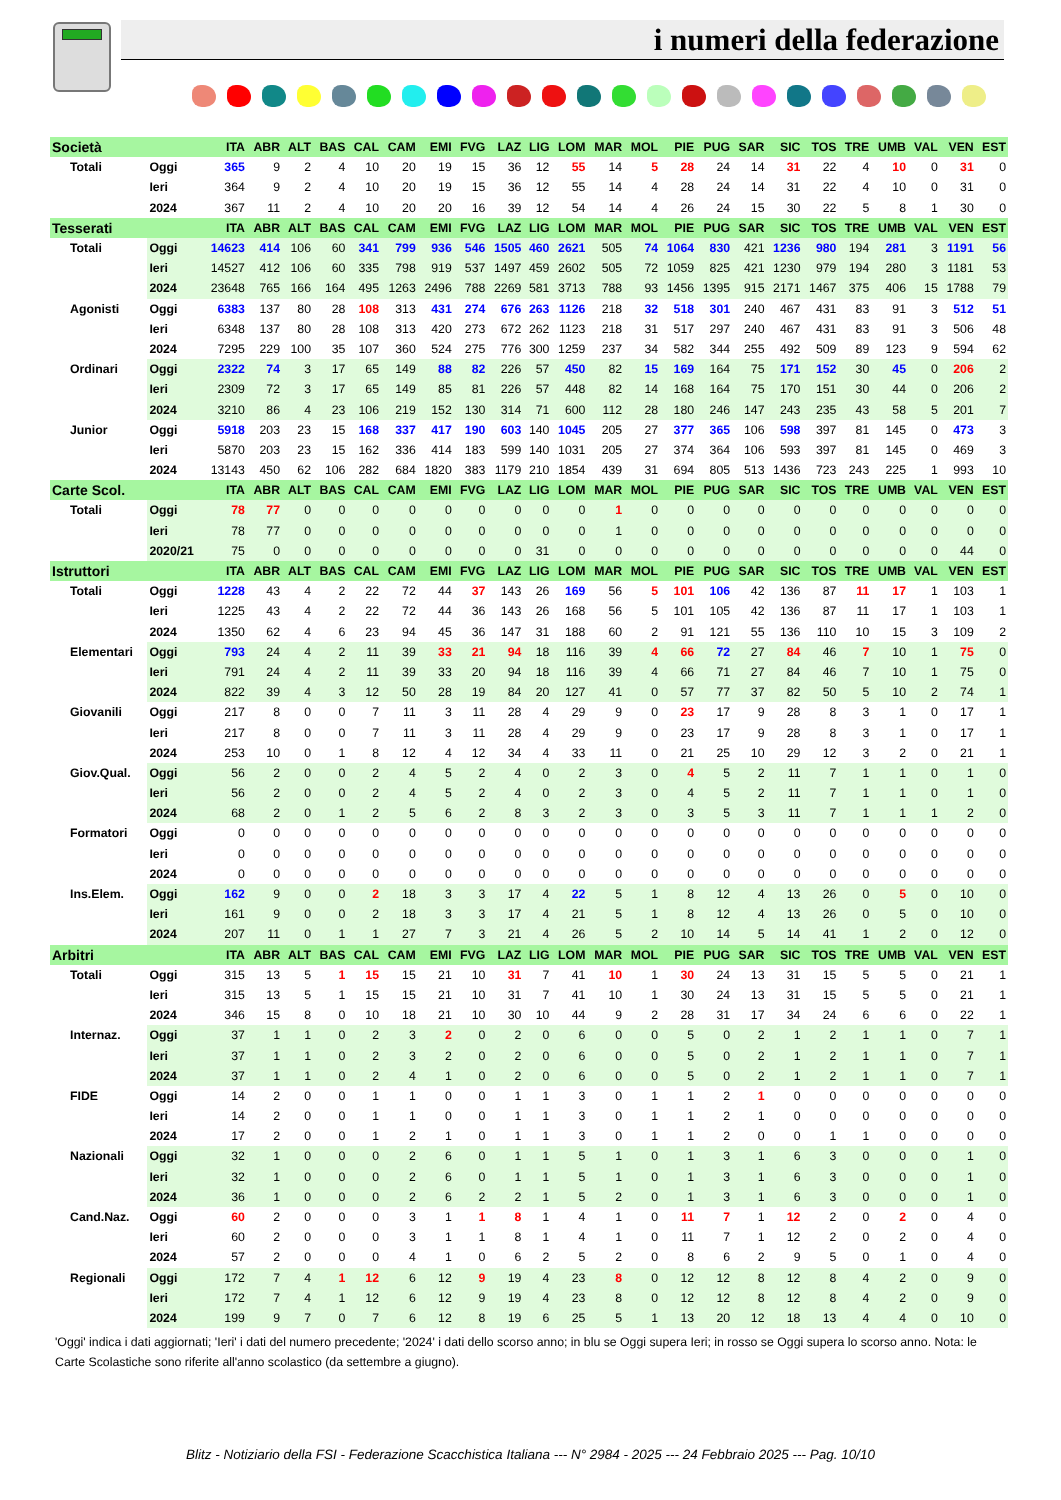i numeri della federazione
| Società | | ITA | ABR | ALT | BAS | CAL | CAM | EMI | FVG | LAZ | LIG | LOM | MAR | MOL | PIE | PUG | SAR | SIC | TOS | TRE | UMB | VAL | VEN | EST |
| --- | --- | --- | --- | --- | --- | --- | --- | --- | --- | --- | --- | --- | --- | --- | --- | --- | --- | --- | --- | --- | --- | --- | --- | --- |
| Totali | Oggi | 365 | 9 | 2 | 4 | 10 | 20 | 19 | 15 | 36 | 12 | 55 | 14 | 5 | 28 | 24 | 14 | 31 | 22 | 4 | 10 | 0 | 31 | 0 |
| | Ieri | 364 | 9 | 2 | 4 | 10 | 20 | 19 | 15 | 36 | 12 | 55 | 14 | 4 | 28 | 24 | 14 | 31 | 22 | 4 | 10 | 0 | 31 | 0 |
| | 2024 | 367 | 11 | 2 | 4 | 10 | 20 | 20 | 16 | 39 | 12 | 54 | 14 | 4 | 26 | 24 | 15 | 30 | 22 | 5 | 8 | 1 | 30 | 0 |
| Tesserati | | ITA | ABR | ALT | BAS | CAL | CAM | EMI | FVG | LAZ | LIG | LOM | MAR | MOL | PIE | PUG | SAR | SIC | TOS | TRE | UMB | VAL | VEN | EST |
| Totali | Oggi | 14623 | 414 | 106 | 60 | 341 | 799 | 936 | 546 | 1505 | 460 | 2621 | 505 | 74 | 1064 | 830 | 421 | 1236 | 980 | 194 | 281 | 3 | 1191 | 56 |
| | Ieri | 14527 | 412 | 106 | 60 | 335 | 798 | 919 | 537 | 1497 | 459 | 2602 | 505 | 72 | 1059 | 825 | 421 | 1230 | 979 | 194 | 280 | 3 | 1181 | 53 |
| | 2024 | 23648 | 765 | 166 | 164 | 495 | 1263 | 2496 | 788 | 2269 | 581 | 3713 | 788 | 93 | 1456 | 1395 | 915 | 2171 | 1467 | 375 | 406 | 15 | 1788 | 79 |
| Agonisti | Oggi | 6383 | 137 | 80 | 28 | 108 | 313 | 431 | 274 | 676 | 263 | 1126 | 218 | 32 | 518 | 301 | 240 | 467 | 431 | 83 | 91 | 3 | 512 | 51 |
| | Ieri | 6348 | 137 | 80 | 28 | 108 | 313 | 420 | 273 | 672 | 262 | 1123 | 218 | 31 | 517 | 297 | 240 | 467 | 431 | 83 | 91 | 3 | 506 | 48 |
| | 2024 | 7295 | 229 | 100 | 35 | 107 | 360 | 524 | 275 | 776 | 300 | 1259 | 237 | 34 | 582 | 344 | 255 | 492 | 509 | 89 | 123 | 9 | 594 | 62 |
| Ordinari | Oggi | 2322 | 74 | 3 | 17 | 65 | 149 | 88 | 82 | 226 | 57 | 450 | 82 | 15 | 169 | 164 | 75 | 171 | 152 | 30 | 45 | 0 | 206 | 2 |
| | Ieri | 2309 | 72 | 3 | 17 | 65 | 149 | 85 | 81 | 226 | 57 | 448 | 82 | 14 | 168 | 164 | 75 | 170 | 151 | 30 | 44 | 0 | 206 | 2 |
| | 2024 | 3210 | 86 | 4 | 23 | 106 | 219 | 152 | 130 | 314 | 71 | 600 | 112 | 28 | 180 | 246 | 147 | 243 | 235 | 43 | 58 | 5 | 201 | 7 |
| Junior | Oggi | 5918 | 203 | 23 | 15 | 168 | 337 | 417 | 190 | 603 | 140 | 1045 | 205 | 27 | 377 | 365 | 106 | 598 | 397 | 81 | 145 | 0 | 473 | 3 |
| | Ieri | 5870 | 203 | 23 | 15 | 162 | 336 | 414 | 183 | 599 | 140 | 1031 | 205 | 27 | 374 | 364 | 106 | 593 | 397 | 81 | 145 | 0 | 469 | 3 |
| | 2024 | 13143 | 450 | 62 | 106 | 282 | 684 | 1820 | 383 | 1179 | 210 | 1854 | 439 | 31 | 694 | 805 | 513 | 1436 | 723 | 243 | 225 | 1 | 993 | 10 |
| Carte Scol. | | ITA | ABR | ALT | BAS | CAL | CAM | EMI | FVG | LAZ | LIG | LOM | MAR | MOL | PIE | PUG | SAR | SIC | TOS | TRE | UMB | VAL | VEN | EST |
| Totali | Oggi | 78 | 77 | 0 | 0 | 0 | 0 | 0 | 0 | 0 | 0 | 0 | 1 | 0 | 0 | 0 | 0 | 0 | 0 | 0 | 0 | 0 | 0 | 0 |
| | Ieri | 78 | 77 | 0 | 0 | 0 | 0 | 0 | 0 | 0 | 0 | 0 | 1 | 0 | 0 | 0 | 0 | 0 | 0 | 0 | 0 | 0 | 0 | 0 |
| | 2020/21 | 75 | 0 | 0 | 0 | 0 | 0 | 0 | 0 | 0 | 31 | 0 | 0 | 0 | 0 | 0 | 0 | 0 | 0 | 0 | 0 | 0 | 44 | 0 |
| Istruttori | | ITA | ABR | ALT | BAS | CAL | CAM | EMI | FVG | LAZ | LIG | LOM | MAR | MOL | PIE | PUG | SAR | SIC | TOS | TRE | UMB | VAL | VEN | EST |
| Totali | Oggi | 1228 | 43 | 4 | 2 | 22 | 72 | 44 | 37 | 143 | 26 | 169 | 56 | 5 | 101 | 106 | 42 | 136 | 87 | 11 | 17 | 1 | 103 | 1 |
| | Ieri | 1225 | 43 | 4 | 2 | 22 | 72 | 44 | 36 | 143 | 26 | 168 | 56 | 5 | 101 | 105 | 42 | 136 | 87 | 11 | 17 | 1 | 103 | 1 |
| | 2024 | 1350 | 62 | 4 | 6 | 23 | 94 | 45 | 36 | 147 | 31 | 188 | 60 | 2 | 91 | 121 | 55 | 136 | 110 | 10 | 15 | 3 | 109 | 2 |
| Elementari | Oggi | 793 | 24 | 4 | 2 | 11 | 39 | 33 | 21 | 94 | 18 | 116 | 39 | 4 | 66 | 72 | 27 | 84 | 46 | 7 | 10 | 1 | 75 | 0 |
| | Ieri | 791 | 24 | 4 | 2 | 11 | 39 | 33 | 20 | 94 | 18 | 116 | 39 | 4 | 66 | 71 | 27 | 84 | 46 | 7 | 10 | 1 | 75 | 0 |
| | 2024 | 822 | 39 | 4 | 3 | 12 | 50 | 28 | 19 | 84 | 20 | 127 | 41 | 0 | 57 | 77 | 37 | 82 | 50 | 5 | 10 | 2 | 74 | 1 |
| Giovanili | Oggi | 217 | 8 | 0 | 0 | 7 | 11 | 3 | 11 | 28 | 4 | 29 | 9 | 0 | 23 | 17 | 9 | 28 | 8 | 3 | 1 | 0 | 17 | 1 |
| | Ieri | 217 | 8 | 0 | 0 | 7 | 11 | 3 | 11 | 28 | 4 | 29 | 9 | 0 | 23 | 17 | 9 | 28 | 8 | 3 | 1 | 0 | 17 | 1 |
| | 2024 | 253 | 10 | 0 | 1 | 8 | 12 | 4 | 12 | 34 | 4 | 33 | 11 | 0 | 21 | 25 | 10 | 29 | 12 | 3 | 2 | 0 | 21 | 1 |
| Giov.Qual. | Oggi | 56 | 2 | 0 | 0 | 2 | 4 | 5 | 2 | 4 | 0 | 2 | 3 | 0 | 4 | 5 | 2 | 11 | 7 | 1 | 1 | 0 | 1 | 0 |
| | Ieri | 56 | 2 | 0 | 0 | 2 | 4 | 5 | 2 | 4 | 0 | 2 | 3 | 0 | 4 | 5 | 2 | 11 | 7 | 1 | 1 | 0 | 1 | 0 |
| | 2024 | 68 | 2 | 0 | 1 | 2 | 5 | 6 | 2 | 8 | 3 | 2 | 3 | 0 | 3 | 5 | 3 | 11 | 7 | 1 | 1 | 1 | 2 | 0 |
| Formatori | Oggi | 0 | 0 | 0 | 0 | 0 | 0 | 0 | 0 | 0 | 0 | 0 | 0 | 0 | 0 | 0 | 0 | 0 | 0 | 0 | 0 | 0 | 0 | 0 |
| | Ieri | 0 | 0 | 0 | 0 | 0 | 0 | 0 | 0 | 0 | 0 | 0 | 0 | 0 | 0 | 0 | 0 | 0 | 0 | 0 | 0 | 0 | 0 | 0 |
| | 2024 | 0 | 0 | 0 | 0 | 0 | 0 | 0 | 0 | 0 | 0 | 0 | 0 | 0 | 0 | 0 | 0 | 0 | 0 | 0 | 0 | 0 | 0 | 0 |
| Ins.Elem. | Oggi | 162 | 9 | 0 | 0 | 2 | 18 | 3 | 3 | 17 | 4 | 22 | 5 | 1 | 8 | 12 | 4 | 13 | 26 | 0 | 5 | 0 | 10 | 0 |
| | Ieri | 161 | 9 | 0 | 0 | 2 | 18 | 3 | 3 | 17 | 4 | 21 | 5 | 1 | 8 | 12 | 4 | 13 | 26 | 0 | 5 | 0 | 10 | 0 |
| | 2024 | 207 | 11 | 0 | 1 | 1 | 27 | 7 | 3 | 21 | 4 | 26 | 5 | 2 | 10 | 14 | 5 | 14 | 41 | 1 | 2 | 0 | 12 | 0 |
| Arbitri | | ITA | ABR | ALT | BAS | CAL | CAM | EMI | FVG | LAZ | LIG | LOM | MAR | MOL | PIE | PUG | SAR | SIC | TOS | TRE | UMB | VAL | VEN | EST |
| Totali | Oggi | 315 | 13 | 5 | 1 | 15 | 15 | 21 | 10 | 31 | 7 | 41 | 10 | 1 | 30 | 24 | 13 | 31 | 15 | 5 | 5 | 0 | 21 | 1 |
| | Ieri | 315 | 13 | 5 | 1 | 15 | 15 | 21 | 10 | 31 | 7 | 41 | 10 | 1 | 30 | 24 | 13 | 31 | 15 | 5 | 5 | 0 | 21 | 1 |
| | 2024 | 346 | 15 | 8 | 0 | 10 | 18 | 21 | 10 | 30 | 10 | 44 | 9 | 2 | 28 | 31 | 17 | 34 | 24 | 6 | 6 | 0 | 22 | 1 |
| Internaz. | Oggi | 37 | 1 | 1 | 0 | 2 | 3 | 2 | 0 | 2 | 0 | 6 | 0 | 0 | 5 | 0 | 2 | 1 | 2 | 1 | 1 | 0 | 7 | 1 |
| | Ieri | 37 | 1 | 1 | 0 | 2 | 3 | 2 | 0 | 2 | 0 | 6 | 0 | 0 | 5 | 0 | 2 | 1 | 2 | 1 | 1 | 0 | 7 | 1 |
| | 2024 | 37 | 1 | 1 | 0 | 2 | 4 | 1 | 0 | 2 | 0 | 6 | 0 | 0 | 5 | 0 | 2 | 1 | 2 | 1 | 1 | 0 | 7 | 1 |
| FIDE | Oggi | 14 | 2 | 0 | 0 | 1 | 1 | 0 | 0 | 1 | 1 | 3 | 0 | 1 | 1 | 2 | 1 | 0 | 0 | 0 | 0 | 0 | 0 | 0 |
| | Ieri | 14 | 2 | 0 | 0 | 1 | 1 | 0 | 0 | 1 | 1 | 3 | 0 | 1 | 1 | 2 | 1 | 0 | 0 | 0 | 0 | 0 | 0 | 0 |
| | 2024 | 17 | 2 | 0 | 0 | 1 | 2 | 1 | 0 | 1 | 1 | 3 | 0 | 1 | 1 | 2 | 0 | 0 | 1 | 1 | 0 | 0 | 0 | 0 |
| Nazionali | Oggi | 32 | 1 | 0 | 0 | 0 | 2 | 6 | 0 | 1 | 1 | 5 | 1 | 0 | 1 | 3 | 1 | 6 | 3 | 0 | 0 | 0 | 1 | 0 |
| | Ieri | 32 | 1 | 0 | 0 | 0 | 2 | 6 | 0 | 1 | 1 | 5 | 1 | 0 | 1 | 3 | 1 | 6 | 3 | 0 | 0 | 0 | 1 | 0 |
| | 2024 | 36 | 1 | 0 | 0 | 0 | 2 | 6 | 2 | 2 | 1 | 5 | 2 | 0 | 1 | 3 | 1 | 6 | 3 | 0 | 0 | 0 | 1 | 0 |
| Cand.Naz. | Oggi | 60 | 2 | 0 | 0 | 0 | 3 | 1 | 1 | 8 | 1 | 4 | 1 | 0 | 11 | 7 | 1 | 12 | 2 | 0 | 2 | 0 | 4 | 0 |
| | Ieri | 60 | 2 | 0 | 0 | 0 | 3 | 1 | 1 | 8 | 1 | 4 | 1 | 0 | 11 | 7 | 1 | 12 | 2 | 0 | 2 | 0 | 4 | 0 |
| | 2024 | 57 | 2 | 0 | 0 | 0 | 4 | 1 | 0 | 6 | 2 | 5 | 2 | 0 | 8 | 6 | 2 | 9 | 5 | 0 | 1 | 0 | 4 | 0 |
| Regionali | Oggi | 172 | 7 | 4 | 1 | 12 | 6 | 12 | 9 | 19 | 4 | 23 | 8 | 0 | 12 | 12 | 8 | 12 | 8 | 4 | 2 | 0 | 9 | 0 |
| | Ieri | 172 | 7 | 4 | 1 | 12 | 6 | 12 | 9 | 19 | 4 | 23 | 8 | 0 | 12 | 12 | 8 | 12 | 8 | 4 | 2 | 0 | 9 | 0 |
| | 2024 | 199 | 9 | 7 | 0 | 7 | 6 | 12 | 8 | 19 | 6 | 25 | 5 | 1 | 13 | 20 | 12 | 18 | 13 | 4 | 4 | 0 | 10 | 0 |
'Oggi' indica i dati aggiornati; 'Ieri' i dati del numero precedente; '2024' i dati dello scorso anno; in blu se Oggi supera Ieri; in rosso se Oggi supera lo scorso anno. Nota: le Carte Scolastiche sono riferite all'anno scolastico (da settembre a giugno).
Blitz - Notiziario della FSI - Federazione Scacchistica Italiana --- N° 2984 - 2025 --- 24 Febbraio 2025 --- Pag. 10/10